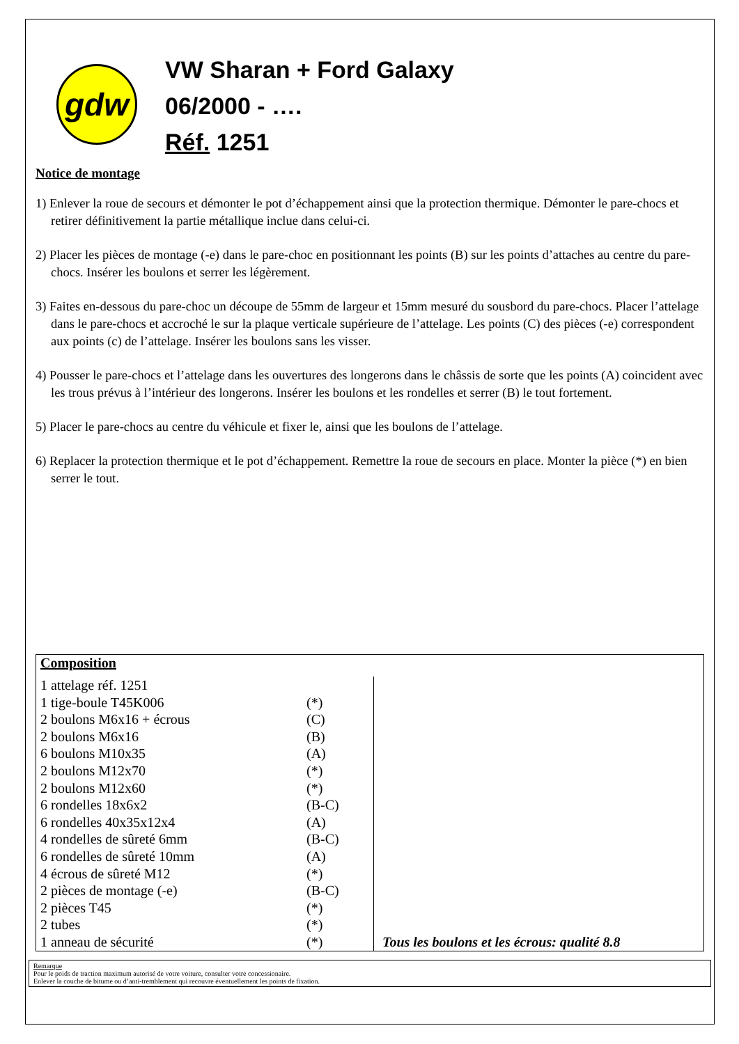gdw
VW Sharan + Ford Galaxy
06/2000 - ….
Réf. 1251
Notice de montage
1) Enlever la roue de secours et démonter le pot d’échappement ainsi que la protection thermique. Démonter le pare-chocs et retirer définitivement la partie métallique inclue dans celui-ci.
2) Placer les pièces de montage (-e) dans le pare-choc en positionnant les points (B) sur les points d’attaches au centre du pare-chocs. Insérer les boulons et serrer les légèrement.
3) Faites en-dessous du pare-choc un découpe de 55mm de largeur et 15mm mesuré du sousbord du pare-chocs. Placer l’attelage dans le pare-chocs et accroché le sur la plaque verticale supérieure de l’attelage. Les points (C) des pièces (-e) correspondent aux points (c) de l’attelage. Insérer les boulons sans les visser.
4) Pousser le pare-chocs et l’attelage dans les ouvertures des longerons dans le châssis de sorte que les points (A) coincident avec les trous prévus à l’intérieur des longerons. Insérer les boulons et les rondelles et serrer (B) le tout fortement.
5) Placer le pare-chocs au centre du véhicule et fixer le, ainsi que les boulons de l’attelage.
6) Replacer la protection thermique et le pot d’échappement. Remettre la roue de secours en place. Monter la pièce (*) en bien serrer le tout.
Composition
| 1 attelage réf. 1251 | | |
| 1 tige-boule T45K006 | (*) | |
| 2 boulons M6x16 + écrous | (C) | |
| 2 boulons M6x16 | (B) | |
| 6 boulons M10x35 | (A) | |
| 2 boulons M12x70 | (*) | |
| 2 boulons M12x60 | (*) | |
| 6 rondelles 18x6x2 | (B-C) | |
| 6 rondelles 40x35x12x4 | (A) | |
| 4 rondelles de sûreté 6mm | (B-C) | |
| 6 rondelles de sûreté 10mm | (A) | |
| 4 écrous de sûreté M12 | (*) | |
| 2 pièces de montage (-e) | (B-C) | |
| 2 pièces T45 | (*) | |
| 2 tubes | (*) | |
| 1 anneau de sécurité | (*) | Tous les boulons et les écrous: qualité 8.8 |
Remarque
Pour le poids de traction maximum autorisé de votre voiture, consulter votre concessionaire.
Enlever la couche de bitume ou d’anti-tremblement qui recouvre éventuellement les points de fixation.